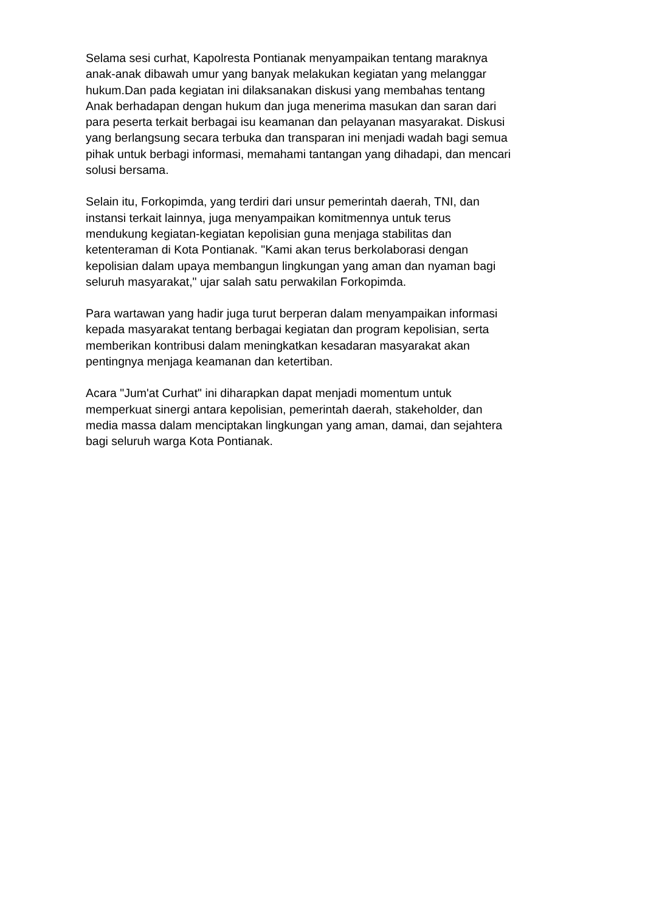Selama sesi curhat, Kapolresta Pontianak menyampaikan tentang maraknya
anak-anak dibawah umur yang banyak melakukan kegiatan yang melanggar
hukum.Dan pada kegiatan ini dilaksanakan diskusi yang membahas tentang
Anak berhadapan dengan hukum dan juga menerima masukan dan saran dari
para peserta terkait berbagai isu keamanan dan pelayanan masyarakat. Diskusi
yang berlangsung secara terbuka dan transparan ini menjadi wadah bagi semua
pihak untuk berbagi informasi, memahami tantangan yang dihadapi, dan mencari
solusi bersama.
Selain itu, Forkopimda, yang terdiri dari unsur pemerintah daerah, TNI, dan
instansi terkait lainnya, juga menyampaikan komitmennya untuk terus
mendukung kegiatan-kegiatan kepolisian guna menjaga stabilitas dan
ketenteraman di Kota Pontianak. "Kami akan terus berkolaborasi dengan
kepolisian dalam upaya membangun lingkungan yang aman dan nyaman bagi
seluruh masyarakat," ujar salah satu perwakilan Forkopimda.
Para wartawan yang hadir juga turut berperan dalam menyampaikan informasi
kepada masyarakat tentang berbagai kegiatan dan program kepolisian, serta
memberikan kontribusi dalam meningkatkan kesadaran masyarakat akan
pentingnya menjaga keamanan dan ketertiban.
Acara "Jum'at Curhat" ini diharapkan dapat menjadi momentum untuk
memperkuat sinergi antara kepolisian, pemerintah daerah, stakeholder, dan
media massa dalam menciptakan lingkungan yang aman, damai, dan sejahtera
bagi seluruh warga Kota Pontianak.